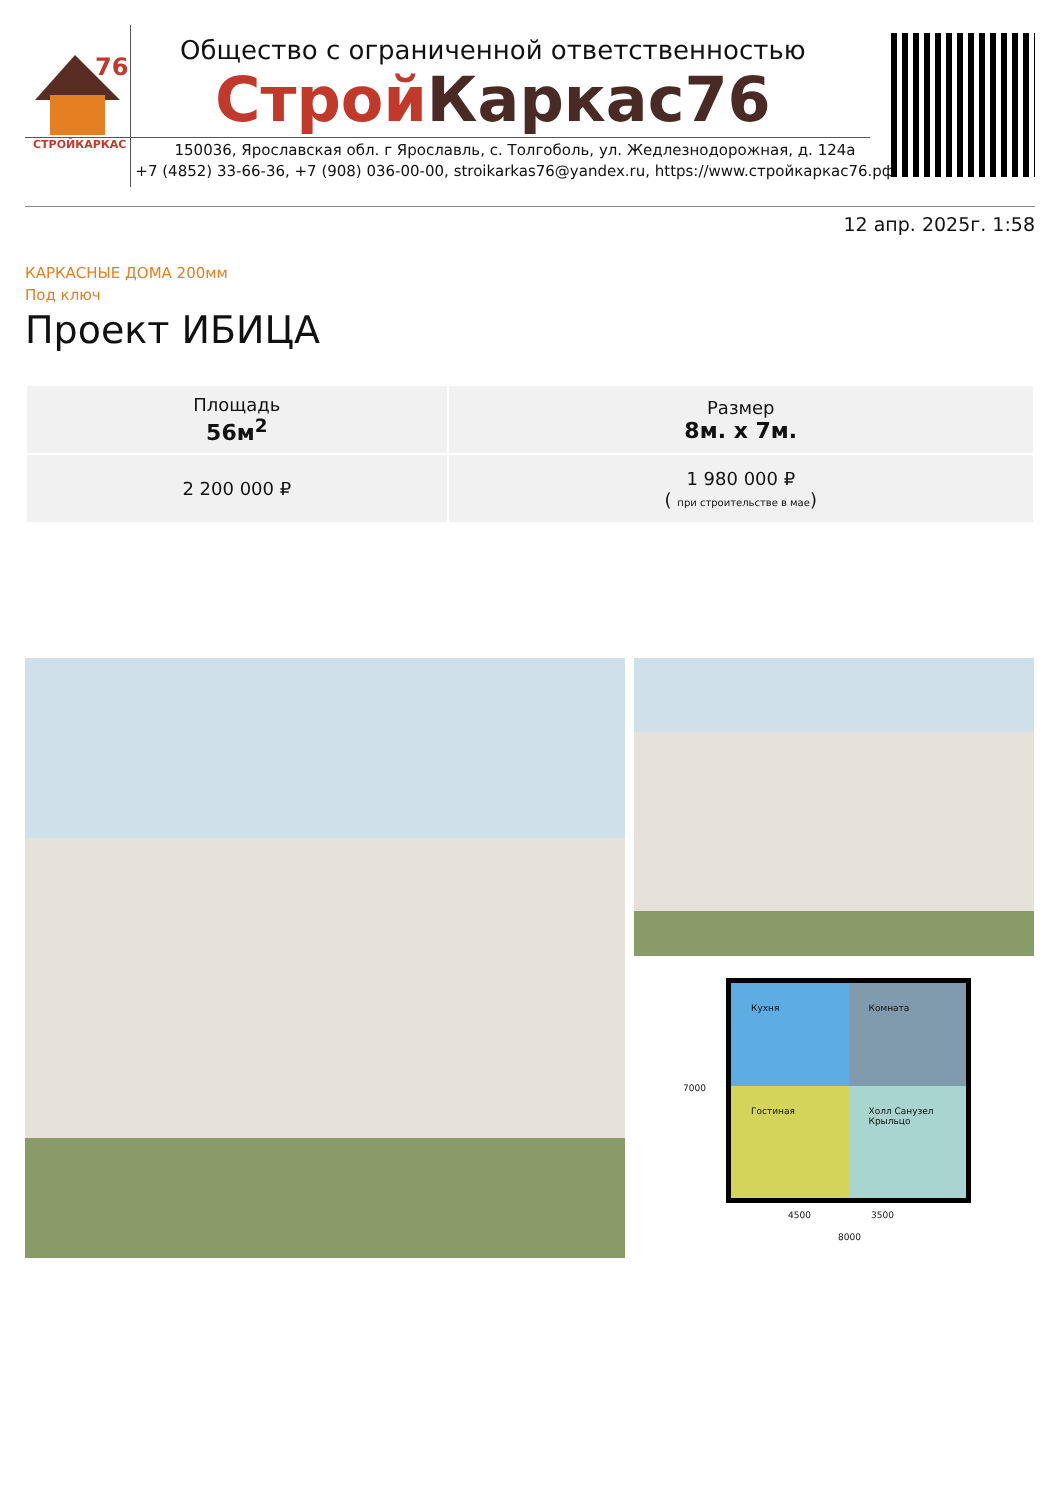76
СТРОЙКАРКАС
Общество с ограниченной ответственностью
Строй Каркас76
150036, Ярославская обл. г Ярославль, с. Толгоболь, ул. Жедлезнодорожная, д. 124а
+7 (4852) 33-66-36, +7 (908) 036-00-00, stroikarkas76@yandex.ru, https://www.стройкаркас76.рф
12 апр. 2025г. 1:58
КАРКАСНЫЕ ДОМА 200мм
Под ключ
Проект ИБИЦА
| Площадь 56м<sup>2</sup> | Размер 8м. x 7м. |
| 2 200 000 ₽ | 1 980 000 ₽ ( при строительстве в мае ) |
Кухня
Комната
Гостиная
Холл Санузел Крыльцо
4500 3500
8000
7000